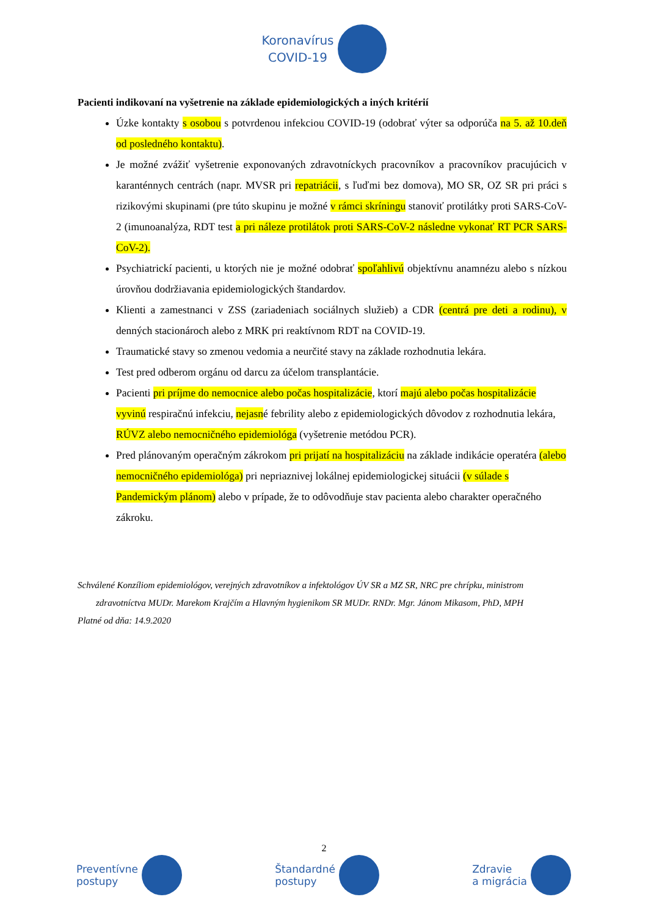Koronavírus
COVID-19
Pacienti indikovaní na vyšetrenie na základe epidemiologických a iných kritérií
Úzke kontakty s osobou s potvrdenou infekciou COVID-19 (odobrať výter sa odporúča na 5. až 10.deň od posledného kontaktu).
Je možné zvážiť vyšetrenie exponovaných zdravotníckych pracovníkov a pracovníkov pracujúcich v karanténnych centrách (napr. MVSR pri repatriácii, s ľuďmi bez domova), MO SR, OZ SR pri práci s rizikovými skupinami (pre túto skupinu je možné v rámci skríningu stanoviť protilátky proti SARS-CoV-2 (imunoanalýza, RDT test a pri náleze protilátok proti SARS-CoV-2 následne vykonať RT PCR SARS-CoV-2).
Psychiatrickí pacienti, u ktorých nie je možné odobrať spoľahlivú objektívnu anamnézu alebo s nízkou úrovňou dodržiavania epidemiologických štandardov.
Klienti a zamestnanci v ZSS (zariadeniach sociálnych služieb) a CDR (centrá pre deti a rodinu), v denných stacionároch alebo z MRK pri reaktívnom RDT na COVID-19.
Traumatické stavy so zmenou vedomia a neurčité stavy na základe rozhodnutia lekára.
Test pred odberom orgánu od darcu za účelom transplantácie.
Pacienti pri príjme do nemocnice alebo počas hospitalizácie, ktorí majú alebo počas hospitalizácie vyvinú respiračnú infekciu, nejasné febrility alebo z epidemiologických dôvodov z rozhodnutia lekára, RÚVZ alebo nemocničného epidemiológa (vyšetrenie metódou PCR).
Pred plánovaným operačným zákrokom pri prijatí na hospitalizáciu na základe indikácie operatéra (alebo nemocničného epidemiológa) pri nepriaznivej lokálnej epidemiologickej situácii (v súlade s Pandemickým plánom) alebo v prípade, že to odôvodňuje stav pacienta alebo charakter operačného zákroku.
Schválené Konzíliom epidemiológov, verejných zdravotníkov a infektológov ÚV SR a MZ SR, NRC pre chrípku, ministrom
zdravotníctva MUDr. Marekom Krajčím a Hlavným hygienikom SR MUDr. RNDr. Mgr. Jánom Mikasom, PhD, MPH
Platné od dňa: 14.9.2020
2
Preventívne
postupy
Štandardné
postupy
Zdravie
a migrácia